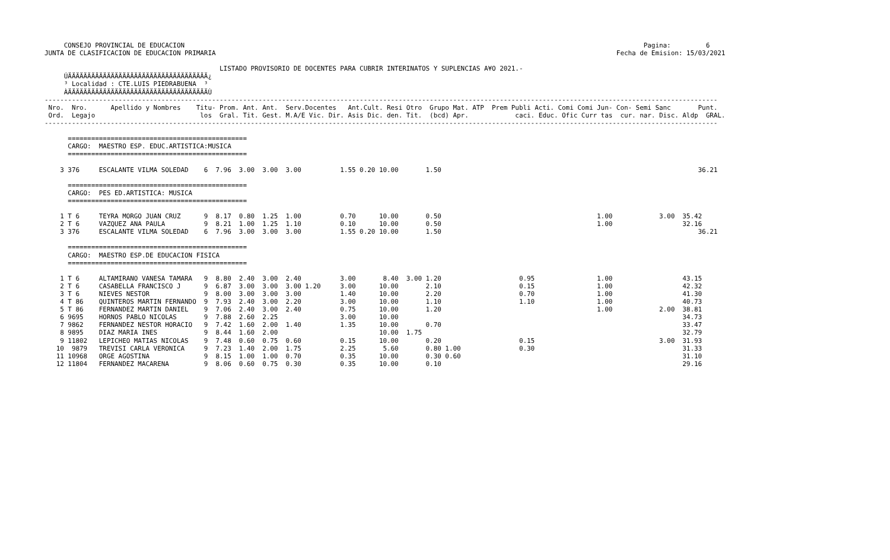CONSEJO PROVINCIAL DE EDUCACION                                                                                                                      Pagina:         6
JUNTA DE CLASIFICACION DE EDUCACION PRIMARIA                                                                                                       Fecha de Emision: 15/03/2021

                                             LISTADO PROVISORIO DE DOCENTES PARA CUBRIR INTERINATOS Y SUPLENCIAS A¥O 2021.-
     ÚÄÄÄÄÄÄÄÄÄÄÄÄÄÄÄÄÄÄÄÄÄÄÄÄÄÄÄÄÄÄÄÄÄÄÄÄ¿
     ³ Localidad : CTE.LUIS PIEDRABUENA  ³
     ÀÄÄÄÄÄÄÄÄÄÄÄÄÄÄÄÄÄÄÄÄÄÄÄÄÄÄÄÄÄÄÄÄÄÄÄÄÙ
-----------------------------------------------------------------------------------------------------------------------------------------------------------------------------
 Nro.  Nro.      Apellido y Nombres    Titu- Prom. Ant. Ant.  Serv.Docentes   Ant.Cult. Resi Otro  Grupo Mat. ATP  Prem Publi Acti. Comi Comi Jun- Con- Semi Sanc       Punt.
 Ord.  Legajo                           los  Gral. Tit. Gest. M.A/E Vic. Dir. Asis Dic. den. Tit.  (bcd) Apr.            caci. Educ. Ofic Curr tas  cur. nar. Disc. Aldp  GRAL.
-----------------------------------------------------------------------------------------------------------------------------------------------------------------------------

      ==============================================
      CARGO:  MAESTRO ESP. EDUC.ARTISTICA:MUSICA
      ==============================================

    3 376     ESCALANTE VILMA SOLEDAD    6  7.96  3.00  3.00  3.00          1.55 0.20 10.00       1.50                                                                  36.21

      ==============================================
      CARGO:  PES ED.ARTISTICA: MUSICA
      ==============================================

    1 T 6     TEYRA MORGO JUAN CRUZ      9  8.17  0.80  1.25  1.00          0.70      10.00       0.50                                        1.00            3.00  35.42
    2 T 6     VAZQUEZ ANA PAULA          9  8.21  1.00  1.25  1.10          0.10      10.00       0.50                                        1.00                  32.16
    3 376     ESCALANTE VILMA SOLEDAD    6  7.96  3.00  3.00  3.00          1.55 0.20 10.00       1.50                                                                  36.21

      ==============================================
      CARGO:  MAESTRO ESP.DE EDUCACION FISICA
      ==============================================

    1 T 6     ALTAMIRANO VANESA TAMARA   9  8.80  2.40  3.00  2.40          3.00       8.40  3.00 1.20                    0.95                1.00                  43.15
    2 T 6     CASABELLA FRANCISCO J      9  6.87  3.00  3.00  3.00 1.20     3.00      10.00       2.10                    0.15                1.00                  42.32
    3 T 6     NIEVES NESTOR              9  8.00  3.00  3.00  3.00          1.40      10.00       2.20                    0.70                1.00                  41.30
    4 T 86    QUINTEROS MARTIN FERNANDO  9  7.93  2.40  3.00  2.20          3.00      10.00       1.10                    1.10                1.00                  40.73
    5 T 86    FERNANDEZ MARTIN DANIEL    9  7.06  2.40  3.00  2.40          0.75      10.00       1.20                                        1.00            2.00  38.81
    6 9695    HORNOS PABLO NICOLAS       9  7.88  2.60  2.25                3.00      10.00                                                                         34.73
    7 9862    FERNANDEZ NESTOR HORACIO   9  7.42  1.60  2.00  1.40          1.35      10.00       0.70                                                              33.47
    8 9895    DIAZ MARIA INES            9  8.44  1.60  2.00                          10.00  1.75                                                                   32.79
    9 11802   LEPICHEO MATIAS NICOLAS    9  7.48  0.60  0.75  0.60          0.15      10.00       0.20                    0.15                                3.00  31.93
   10  9879   TREVISI CARLA VERONICA     9  7.23  1.40  2.00  1.75          2.25       5.60       0.80 1.00               0.30                                      31.33
   11 10968   ORGE AGOSTINA              9  8.15  1.00  1.00  0.70          0.35      10.00       0.30 0.60                                                         31.10
   12 11804   FERNANDEZ MACARENA         9  8.06  0.60  0.75  0.30          0.35      10.00       0.10                                                              29.16